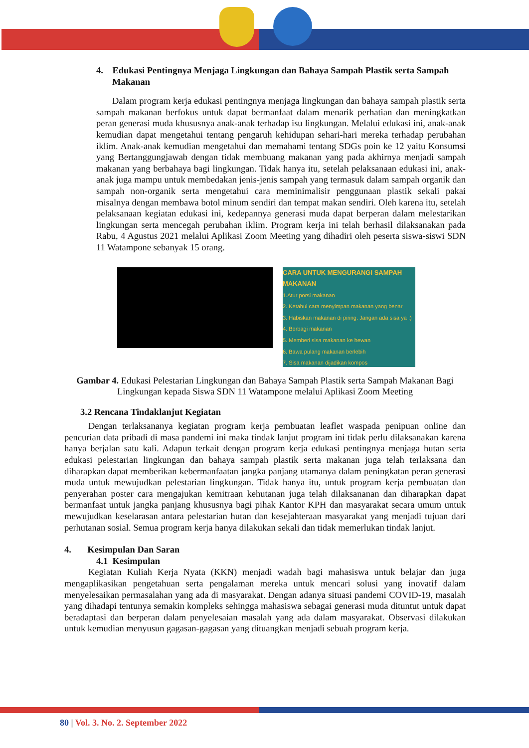4. Edukasi Pentingnya Menjaga Lingkungan dan Bahaya Sampah Plastik serta Sampah Makanan
Dalam program kerja edukasi pentingnya menjaga lingkungan dan bahaya sampah plastik serta sampah makanan berfokus untuk dapat bermanfaat dalam menarik perhatian dan meningkatkan peran generasi muda khususnya anak-anak terhadap isu lingkungan. Melalui edukasi ini, anak-anak kemudian dapat mengetahui tentang pengaruh kehidupan sehari-hari mereka terhadap perubahan iklim. Anak-anak kemudian mengetahui dan memahami tentang SDGs poin ke 12 yaitu Konsumsi yang Bertanggungjawab dengan tidak membuang makanan yang pada akhirnya menjadi sampah makanan yang berbahaya bagi lingkungan. Tidak hanya itu, setelah pelaksanaan edukasi ini, anak-anak juga mampu untuk membedakan jenis-jenis sampah yang termasuk dalam sampah organik dan sampah non-organik serta mengetahui cara meminimalisir penggunaan plastik sekali pakai misalnya dengan membawa botol minum sendiri dan tempat makan sendiri. Oleh karena itu, setelah pelaksanaan kegiatan edukasi ini, kedepannya generasi muda dapat berperan dalam melestarikan lingkungan serta mencegah perubahan iklim. Program kerja ini telah berhasil dilaksanakan pada Rabu, 4 Agustus 2021 melalui Aplikasi Zoom Meeting yang dihadiri oleh peserta siswa-siswi SDN 11 Watampone sebanyak 15 orang.
CARA UNTUK MENGURANGI SAMPAH MAKANAN
1.Atur porsi makanan
2. Ketahui cara menyimpan makanan yang benar
3. Habiskan makanan di piring. Jangan ada sisa ya :)
4. Berbagi makanan
5. Memberi sisa makanan ke hewan
6. Bawa pulang makanan berlebih
7. Sisa makanan dijadikan kompos
Gambar 4. Edukasi Pelestarian Lingkungan dan Bahaya Sampah Plastik serta Sampah Makanan Bagi Lingkungan kepada Siswa SDN 11 Watampone melalui Aplikasi Zoom Meeting
3.2 Rencana Tindaklanjut Kegiatan
Dengan terlaksananya kegiatan program kerja pembuatan leaflet waspada penipuan online dan pencurian data pribadi di masa pandemi ini maka tindak lanjut program ini tidak perlu dilaksanakan karena hanya berjalan satu kali. Adapun terkait dengan program kerja edukasi pentingnya menjaga hutan serta edukasi pelestarian lingkungan dan bahaya sampah plastik serta makanan juga telah terlaksana dan diharapkan dapat memberikan kebermanfaatan jangka panjang utamanya dalam peningkatan peran generasi muda untuk mewujudkan pelestarian lingkungan. Tidak hanya itu, untuk program kerja pembuatan dan penyerahan poster cara mengajukan kemitraan kehutanan juga telah dilaksananan dan diharapkan dapat bermanfaat untuk jangka panjang khususnya bagi pihak Kantor KPH dan masyarakat secara umum untuk mewujudkan keselarasan antara pelestarian hutan dan kesejahteraan masyarakat yang menjadi tujuan dari perhutanan sosial. Semua program kerja hanya dilakukan sekali dan tidak memerlukan tindak lanjut.
4. Kesimpulan Dan Saran
4.1 Kesimpulan
Kegiatan Kuliah Kerja Nyata (KKN) menjadi wadah bagi mahasiswa untuk belajar dan juga mengaplikasikan pengetahuan serta pengalaman mereka untuk mencari solusi yang inovatif dalam menyelesaikan permasalahan yang ada di masyarakat. Dengan adanya situasi pandemi COVID-19, masalah yang dihadapi tentunya semakin kompleks sehingga mahasiswa sebagai generasi muda dituntut untuk dapat beradaptasi dan berperan dalam penyelesaian masalah yang ada dalam masyarakat. Observasi dilakukan untuk kemudian menyusun gagasan-gagasan yang dituangkan menjadi sebuah program kerja.
80 | Vol. 3. No. 2. September 2022